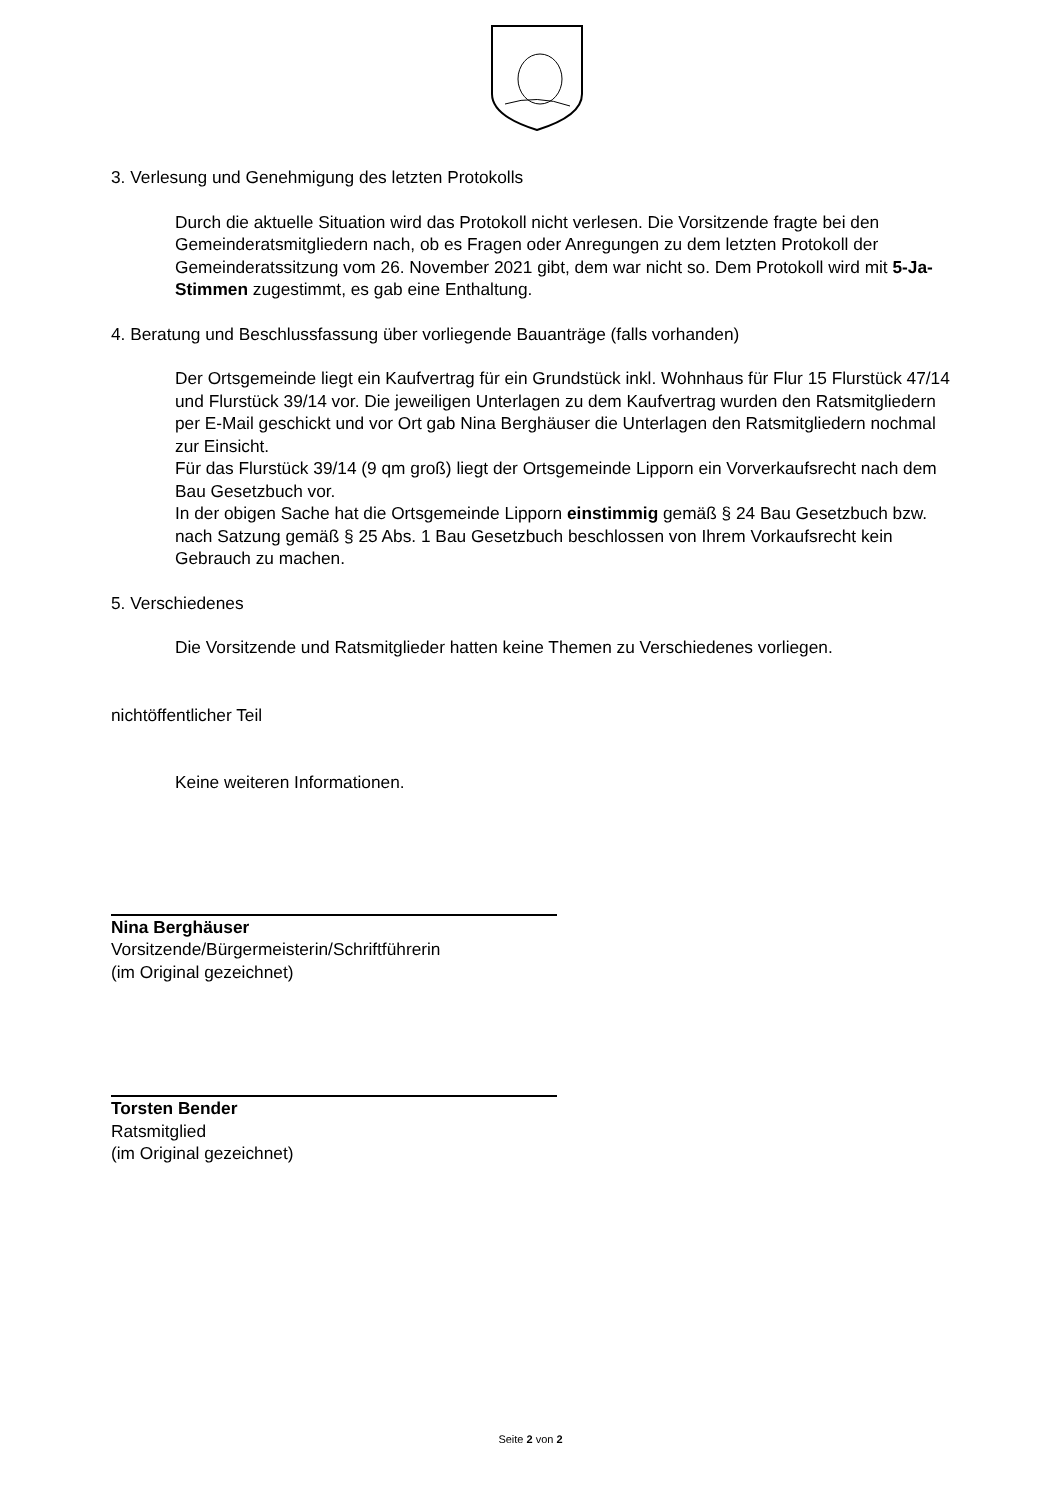3. Verlesung und Genehmigung des letzten Protokolls
Durch die aktuelle Situation wird das Protokoll nicht verlesen. Die Vorsitzende fragte bei den Gemeinderatsmitgliedern nach, ob es Fragen oder Anregungen zu dem letzten Protokoll der Gemeinderatssitzung vom 26. November 2021 gibt, dem war nicht so. Dem Protokoll wird mit 5-Ja-Stimmen zugestimmt, es gab eine Enthaltung.
4. Beratung und Beschlussfassung über vorliegende Bauanträge (falls vorhanden)
Der Ortsgemeinde liegt ein Kaufvertrag für ein Grundstück inkl. Wohnhaus für Flur 15 Flurstück 47/14 und Flurstück 39/14 vor. Die jeweiligen Unterlagen zu dem Kaufvertrag wurden den Ratsmitgliedern per E-Mail geschickt und vor Ort gab Nina Berghäuser die Unterlagen den Ratsmitgliedern nochmal zur Einsicht.
Für das Flurstück 39/14 (9 qm groß) liegt der Ortsgemeinde Lipporn ein Vorverkaufsrecht nach dem Bau Gesetzbuch vor.
In der obigen Sache hat die Ortsgemeinde Lipporn einstimmig gemäß § 24 Bau Gesetzbuch bzw. nach Satzung gemäß § 25 Abs. 1 Bau Gesetzbuch beschlossen von Ihrem Vorkaufsrecht kein Gebrauch zu machen.
5. Verschiedenes
Die Vorsitzende und Ratsmitglieder hatten keine Themen zu Verschiedenes vorliegen.
nichtöffentlicher Teil
Keine weiteren Informationen.
Nina Berghäuser
Vorsitzende/Bürgermeisterin/Schriftführerin
(im Original gezeichnet)
Torsten Bender
Ratsmitglied
(im Original gezeichnet)
Seite 2 von 2